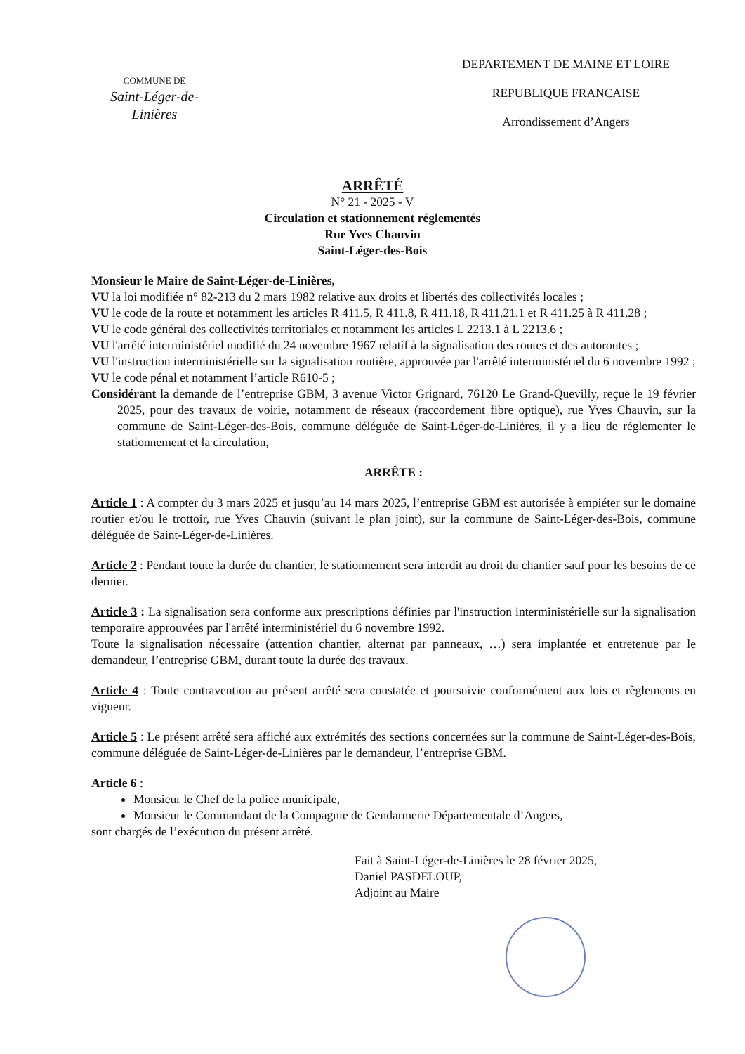COMMUNE DE
Saint-Léger-de-Linières
DEPARTEMENT DE MAINE ET LOIRE
REPUBLIQUE FRANCAISE
Arrondissement d’Angers
ARRÊTÉ
N° 21 - 2025 - V
Circulation et stationnement réglementés
Rue Yves Chauvin
Saint-Léger-des-Bois
Monsieur le Maire de Saint-Léger-de-Linières,
VU la loi modifiée n° 82-213 du 2 mars 1982 relative aux droits et libertés des collectivités locales ;
VU le code de la route et notamment les articles R 411.5, R 411.8, R 411.18, R 411.21.1 et R 411.25 à R 411.28 ;
VU le code général des collectivités territoriales et notamment les articles L 2213.1 à L 2213.6 ;
VU l'arrêté interministériel modifié du 24 novembre 1967 relatif à la signalisation des routes et des autoroutes ;
VU l'instruction interministérielle sur la signalisation routière, approuvée par l'arrêté interministériel du 6 novembre 1992 ;
VU le code pénal et notamment l’article R610-5 ;
Considérant la demande de l’entreprise GBM, 3 avenue Victor Grignard, 76120 Le Grand-Quevilly, reçue le 19 février 2025, pour des travaux de voirie, notamment de réseaux (raccordement fibre optique), rue Yves Chauvin, sur la commune de Saint-Léger-des-Bois, commune déléguée de Saint-Léger-de-Linières, il y a lieu de réglementer le stationnement et la circulation,
ARRÊTE :
Article 1 : A compter du 3 mars 2025 et jusqu’au 14 mars 2025, l’entreprise GBM est autorisée à empiéter sur le domaine routier et/ou le trottoir, rue Yves Chauvin (suivant le plan joint), sur la commune de Saint-Léger-des-Bois, commune déléguée de Saint-Léger-de-Linières.
Article 2 : Pendant toute la durée du chantier, le stationnement sera interdit au droit du chantier sauf pour les besoins de ce dernier.
Article 3 : La signalisation sera conforme aux prescriptions définies par l'instruction interministérielle sur la signalisation temporaire approuvées par l'arrêté interministériel du 6 novembre 1992.
Toute la signalisation nécessaire (attention chantier, alternat par panneaux, …) sera implantée et entretenue par le demandeur, l’entreprise GBM, durant toute la durée des travaux.
Article 4 : Toute contravention au présent arrêté sera constatée et poursuivie conformément aux lois et règlements en vigueur.
Article 5 : Le présent arrêté sera affiché aux extrémités des sections concernées sur la commune de Saint-Léger-des-Bois, commune déléguée de Saint-Léger-de-Linières par le demandeur, l’entreprise GBM.
Article 6 :
Monsieur le Chef de la police municipale,
Monsieur le Commandant de la Compagnie de Gendarmerie Départementale d’Angers,
sont chargés de l’exécution du présent arrêté.
Fait à Saint-Léger-de-Linières le 28 février 2025,
Daniel PASDELOUP,
Adjoint au Maire